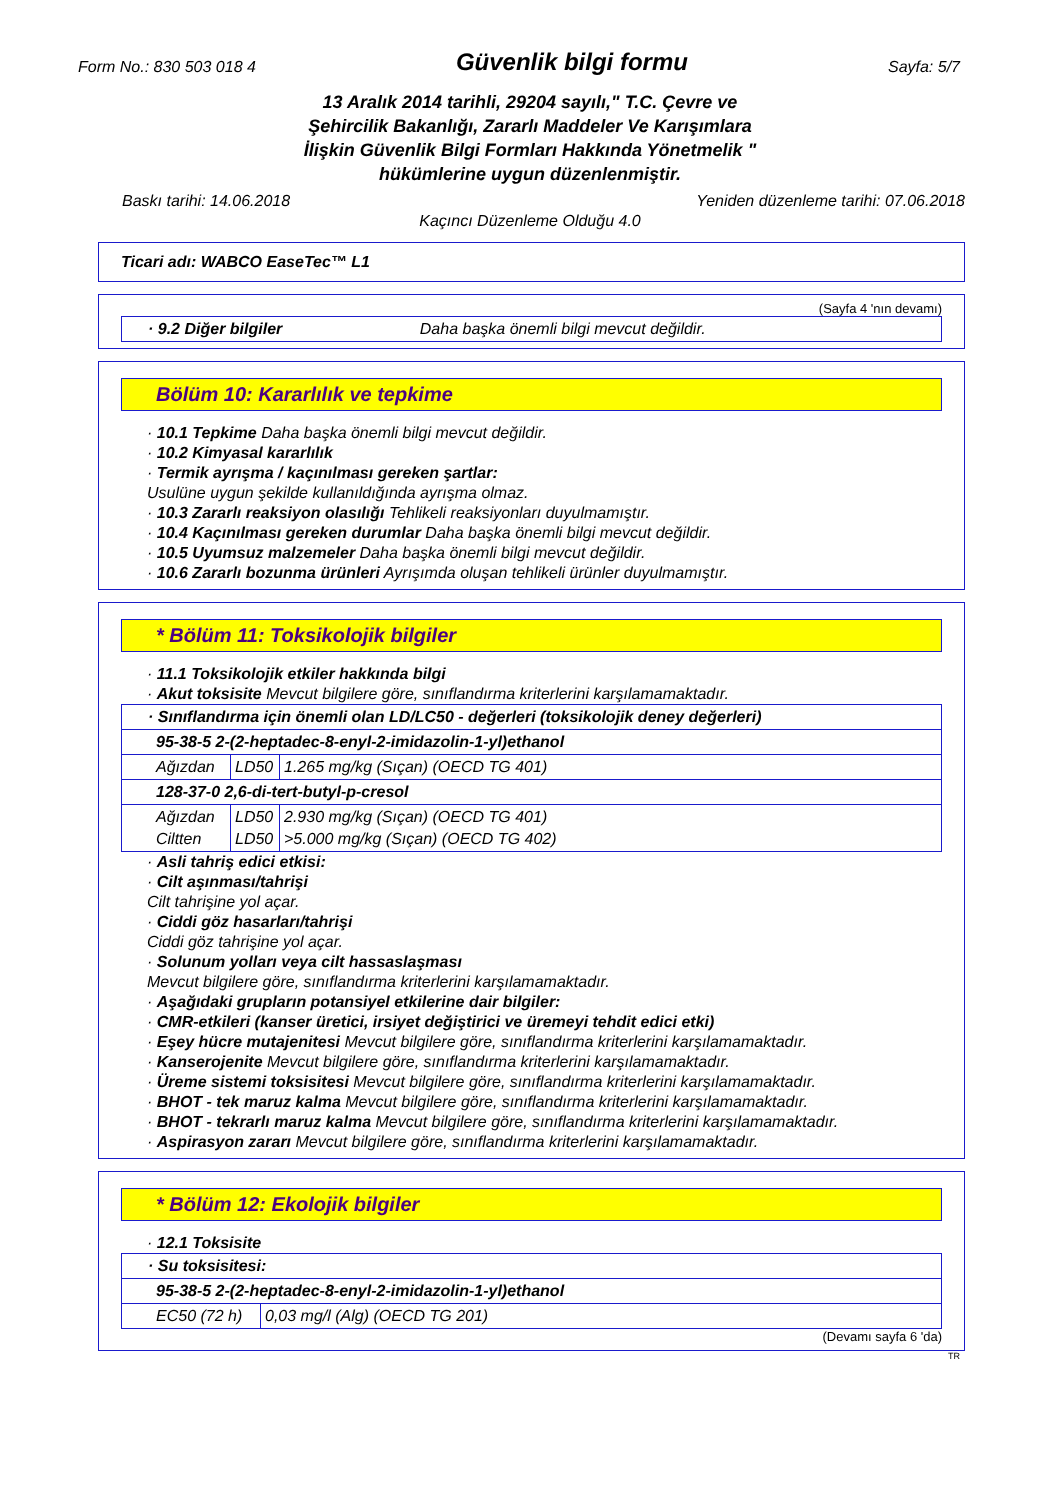Form No.: 830 503 018 4 Güvenlik bilgi formu Sayfa: 5/7
13 Aralık 2014 tarihli, 29204 sayılı," T.C. Çevre ve
Şehircilik Bakanlığı, Zararlı Maddeler Ve Karışımlara
İlişkin Güvenlik Bilgi Formları Hakkında Yönetmelik "
hükümlerine uygun düzenlenmiştir.
Baskı tarihi: 14.06.2018 Yeniden düzenleme tarihi: 07.06.2018
Kaçıncı Düzenleme Olduğu 4.0
Ticari adı: WABCO EaseTec™ L1
(Sayfa 4 'nın devamı)
| · 9.2 Diğer bilgiler | Daha başka önemli bilgi mevcut değildir. |
Bölüm 10: Kararlılık ve tepkime
· 10.1 Tepkime Daha başka önemli bilgi mevcut değildir.
· 10.2 Kimyasal kararlılık
· Termik ayrışma / kaçınılması gereken şartlar:
Usulüne uygun şekilde kullanıldığında ayrışma olmaz.
· 10.3 Zararlı reaksiyon olasılığı Tehlikeli reaksiyonları duyulmamıştır.
· 10.4 Kaçınılması gereken durumlar Daha başka önemli bilgi mevcut değildir.
· 10.5 Uyumsuz malzemeler Daha başka önemli bilgi mevcut değildir.
· 10.6 Zararlı bozunma ürünleri Ayrışımda oluşan tehlikeli ürünler duyulmamıştır.
* Bölüm 11: Toksikolojik bilgiler
· 11.1 Toksikolojik etkiler hakkında bilgi
· Akut toksisite Mevcut bilgilere göre, sınıflandırma kriterlerini karşılamamaktadır.
| · Sınıflandırma için önemli olan LD/LC50 - değerleri (toksikolojik deney değerleri) | | |
| 95-38-5 2-(2-heptadec-8-enyl-2-imidazolin-1-yl)ethanol | | |
| Ağızdan | LD50 | 1.265 mg/kg (Sıçan) (OECD TG 401) |
| 128-37-0 2,6-di-tert-butyl-p-cresol | | |
| Ağızdan Ciltten | LD50 LD50 | 2.930 mg/kg (Sıçan) (OECD TG 401) >5.000 mg/kg (Sıçan) (OECD TG 402) |
· Asli tahriş edici etkisi:
· Cilt aşınması/tahrişi
Cilt tahrişine yol açar.
· Ciddi göz hasarları/tahrişi
Ciddi göz tahrişine yol açar.
· Solunum yolları veya cilt hassaslaşması
Mevcut bilgilere göre, sınıflandırma kriterlerini karşılamamaktadır.
· Aşağıdaki grupların potansiyel etkilerine dair bilgiler:
· CMR-etkileri (kanser üretici, irsiyet değiştirici ve üremeyi tehdit edici etki)
· Eşey hücre mutajenitesi Mevcut bilgilere göre, sınıflandırma kriterlerini karşılamamaktadır.
· Kanserojenite Mevcut bilgilere göre, sınıflandırma kriterlerini karşılamamaktadır.
· Üreme sistemi toksisitesi Mevcut bilgilere göre, sınıflandırma kriterlerini karşılamamaktadır.
· BHOT - tek maruz kalma Mevcut bilgilere göre, sınıflandırma kriterlerini karşılamamaktadır.
· BHOT - tekrarlı maruz kalma Mevcut bilgilere göre, sınıflandırma kriterlerini karşılamamaktadır.
· Aspirasyon zararı Mevcut bilgilere göre, sınıflandırma kriterlerini karşılamamaktadır.
* Bölüm 12: Ekolojik bilgiler
· 12.1 Toksisite
| · Su toksisitesi: | |
| 95-38-5 2-(2-heptadec-8-enyl-2-imidazolin-1-yl)ethanol | |
| EC50 (72 h) | 0,03 mg/l (Alg) (OECD TG 201) |
(Devamı sayfa 6 'da)
TR